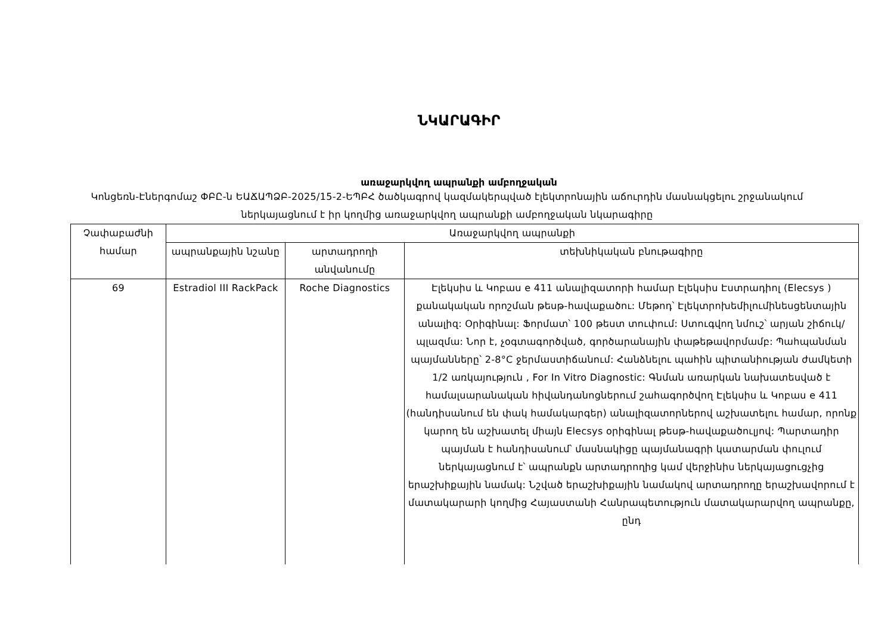ՆԿԱՐԱԳԻՐ
առաջարկվող ապրանքի ամբողջական
Կոնցեռն-Էներգոմաշ ՓԲԸ-ն ԵԱՃԱՊՁԲ-2025/15-2-ԵՊԲՀ ծածկագրով կազմակերպված էլեկտրոնային աճուրդին մասնակցելու շրջանակում ներկայացնում է իր կողմից առաջարկվող ապրանքի ամբողջական նկարագիրը
| Չափաբաժնի համար | Առաջարկվող ապրանքի | | |
| --- | --- | --- | --- |
| | ապրանքային նշանը | արտադրողի անվանումը | տեխնիկական բնութագիրը |
| 69 | Estradiol III RackPack | Roche Diagnostics | Էլեկսիս և Կոբաս e 411 անալիզատորի համար Էլեկսիս Էստրադիոլ (Elecsys ) քանակական որոշման թեսթ-հավաքածու: Մեթոդ՝ Էլեկտրոխեմիլումինեսցենտային անալիզ: Օրիգինալ: Ֆորմատ՝ 100 թեստ տուփում: Ստուգվող նմուշ՝ արյան շիճուկ/պլազմա: Նոր է, չօգտագործված, գործարանային փաթեթավորմամբ: Պահպանման պայմանները՝ 2-8°C ջերմաստիճանում: Հանձնելու պահին պիտանիության ժամկետի 1/2 առկայություն , For In Vitro Diagnostic: Գնման առարկան նախատեսված է համալսարանական հիվանդանոցներում շահագործվող Էլեկսիս և Կոբաս e 411 (հանդիսանում են փակ համակարգեր) անալիզատորներով աշխատելու համար, որոնք կարող են աշխատել միայն Elecsys օրիգինալ թեսթ-հավաքածուլյով: Պարտադիր պայման է հանդիսանում՝ մասնակիցը պայմանագրի կատարման փուլում ներկայացնում է՝ ապրանքն արտադրողից կամ վերջինիս ներկայացուցչից երաշխիքային նամակ: Նշված երաշխիքային նամակով արտադրողը երաշխավորում է մատակարարի կողմից Հայաստանի Հանրապետություն մատակարարվող ապրանքը, ընդ |